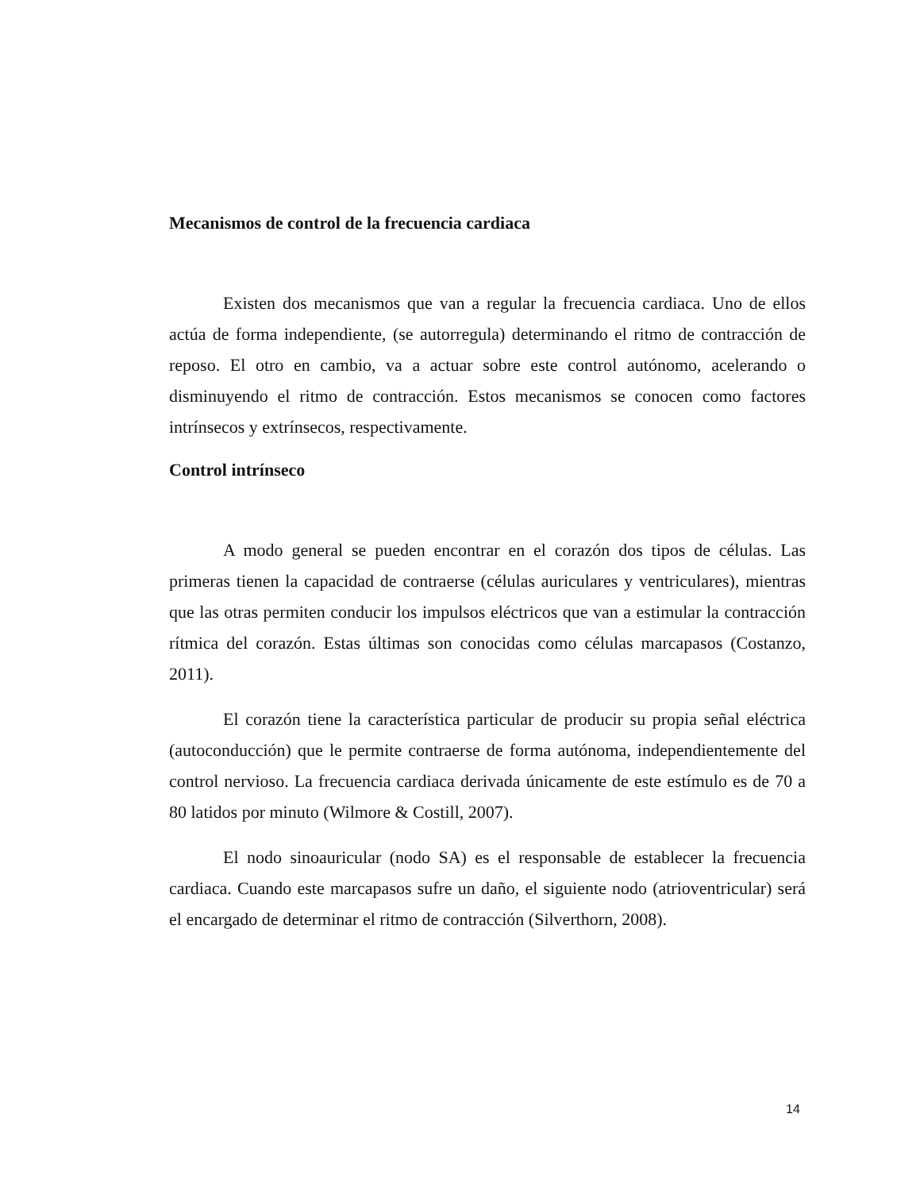Mecanismos de control de la frecuencia cardiaca
Existen dos mecanismos que van a regular la frecuencia cardiaca. Uno de ellos actúa de forma independiente, (se autorregula) determinando el ritmo de contracción de reposo. El otro en cambio, va a actuar sobre este control autónomo, acelerando o disminuyendo el ritmo de contracción. Estos mecanismos se conocen como factores intrínsecos y extrínsecos, respectivamente.
Control intrínseco
A modo general se pueden encontrar en el corazón dos tipos de células. Las primeras tienen la capacidad de contraerse (células auriculares y ventriculares), mientras que las otras permiten conducir los impulsos eléctricos que van a estimular la contracción rítmica del corazón. Estas últimas son conocidas como células marcapasos (Costanzo, 2011).
El corazón tiene la característica particular de producir su propia señal eléctrica (autoconducción) que le permite contraerse de forma autónoma, independientemente del control nervioso. La frecuencia cardiaca derivada únicamente de este estímulo es de 70 a 80 latidos por minuto (Wilmore & Costill, 2007).
El nodo sinoauricular (nodo SA) es el responsable de establecer la frecuencia cardiaca. Cuando este marcapasos sufre un daño, el siguiente nodo (atrioventricular) será el encargado de determinar el ritmo de contracción (Silverthorn, 2008).
14